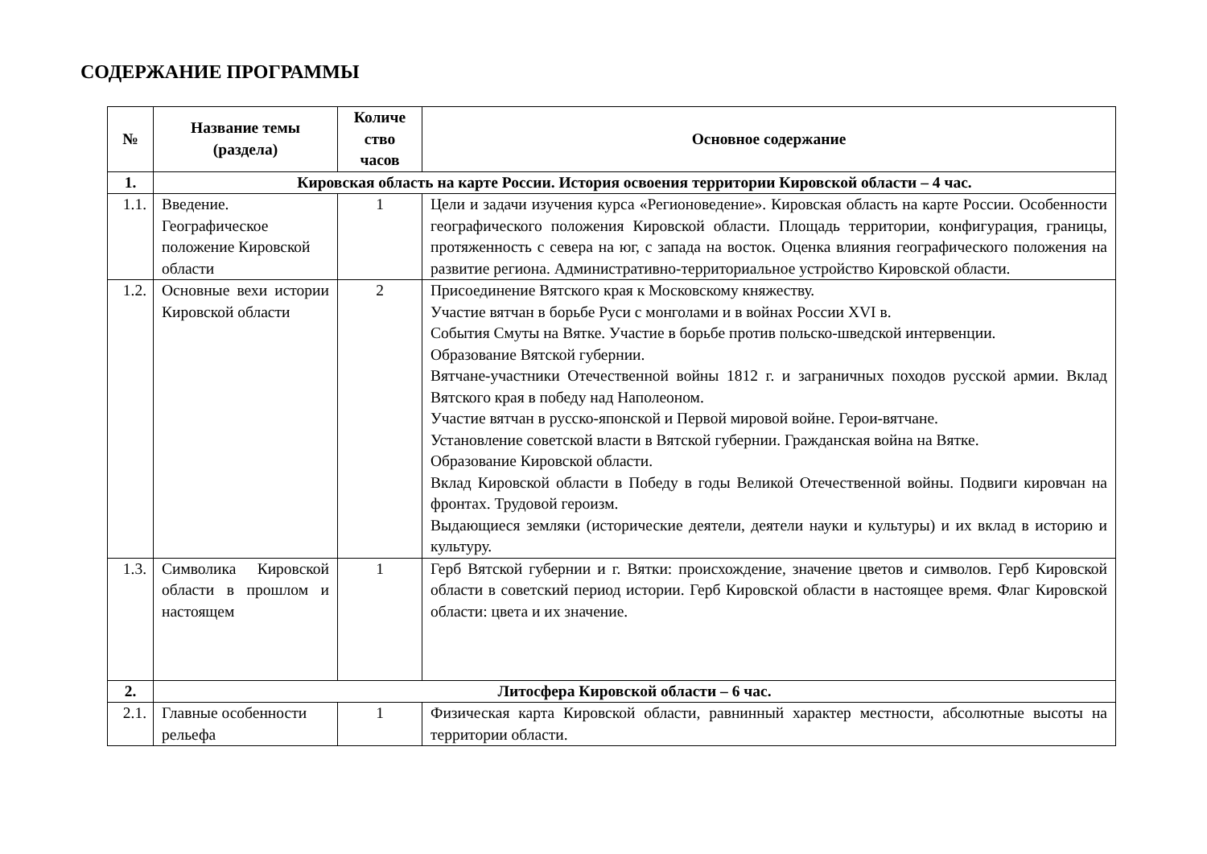СОДЕРЖАНИЕ ПРОГРАММЫ
| № | Название темы (раздела) | Количе ство часов | Основное содержание |
| --- | --- | --- | --- |
| 1. | Кировская область на карте России. История освоения территории Кировской области – 4 час. | | |
| 1.1. | Введение. Географическое положение Кировской области | 1 | Цели и задачи изучения курса «Регионоведение». Кировская область на карте России. Особенности географического положения Кировской области. Площадь территории, конфигурация, границы, протяженность с севера на юг, с запада на восток. Оценка влияния географического положения на развитие региона. Административно-территориальное устройство Кировской области. |
| 1.2. | Основные вехи истории Кировской области | 2 | Присоединение Вятского края к Московскому княжеству. Участие вятчан в борьбе Руси с монголами и в войнах России XVI в. События Смуты на Вятке. Участие в борьбе против польско-шведской интервенции. Образование Вятской губернии. Вятчане-участники Отечественной войны 1812 г. и заграничных походов русской армии. Вклад Вятского края в победу над Наполеоном. Участие вятчан в русско-японской и Первой мировой войне. Герои-вятчане. Установление советской власти в Вятской губернии. Гражданская война на Вятке. Образование Кировской области. Вклад Кировской области в Победу в годы Великой Отечественной войны. Подвиги кировчан на фронтах. Трудовой героизм. Выдающиеся земляки (исторические деятели, деятели науки и культуры) и их вклад в историю и культуру. |
| 1.3. | Символика Кировской области в прошлом и настоящем | 1 | Герб Вятской губернии и г. Вятки: происхождение, значение цветов и символов. Герб Кировской области в советский период истории. Герб Кировской области в настоящее время. Флаг Кировской области: цвета и их значение. |
| 2. | Литосфера Кировской области – 6 час. | | |
| 2.1. | Главные особенности рельефа | 1 | Физическая карта Кировской области, равнинный характер местности, абсолютные высоты на территории области. |